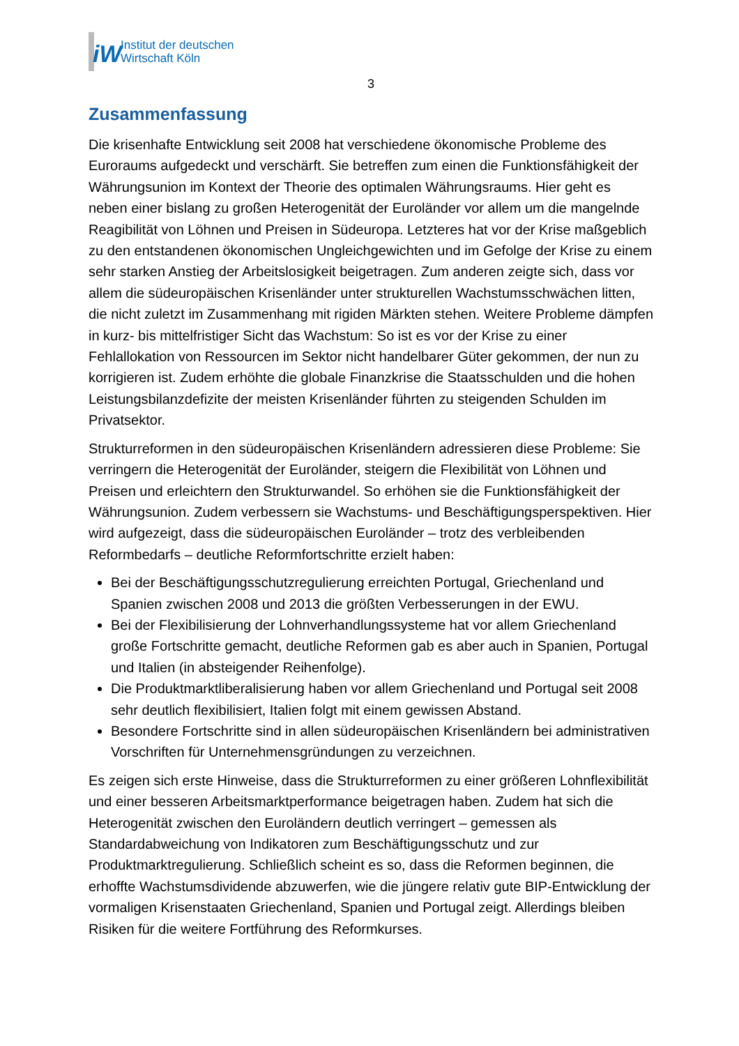iW
Institut der deutschen
Wirtschaft Köln
3
Zusammenfassung
Die krisenhafte Entwicklung seit 2008 hat verschiedene ökonomische Probleme des Euroraums aufgedeckt und verschärft. Sie betreffen zum einen die Funktionsfähigkeit der Währungsunion im Kontext der Theorie des optimalen Währungsraums. Hier geht es neben einer bislang zu großen Heterogenität der Euroländer vor allem um die mangelnde Reagibilität von Löhnen und Preisen in Südeuropa. Letzteres hat vor der Krise maßgeblich zu den entstandenen ökonomischen Ungleichgewichten und im Gefolge der Krise zu einem sehr starken Anstieg der Arbeitslosigkeit beigetragen. Zum anderen zeigte sich, dass vor allem die südeuropäischen Krisenländer unter strukturellen Wachstumsschwächen litten, die nicht zuletzt im Zusammenhang mit rigiden Märkten stehen. Weitere Probleme dämpfen in kurz- bis mittelfristiger Sicht das Wachstum: So ist es vor der Krise zu einer Fehlallokation von Ressourcen im Sektor nicht handelbarer Güter gekommen, der nun zu korrigieren ist. Zudem erhöhte die globale Finanzkrise die Staatsschulden und die hohen Leistungsbilanzdefizite der meisten Krisenländer führten zu steigenden Schulden im Privatsektor.
Strukturreformen in den südeuropäischen Krisenländern adressieren diese Probleme: Sie verringern die Heterogenität der Euroländer, steigern die Flexibilität von Löhnen und Preisen und erleichtern den Strukturwandel. So erhöhen sie die Funktionsfähigkeit der Währungsunion. Zudem verbessern sie Wachstums- und Beschäftigungsperspektiven. Hier wird aufgezeigt, dass die südeuropäischen Euroländer – trotz des verbleibenden Reformbedarfs – deutliche Reformfortschritte erzielt haben:
Bei der Beschäftigungsschutzregulierung erreichten Portugal, Griechenland und Spanien zwischen 2008 und 2013 die größten Verbesserungen in der EWU.
Bei der Flexibilisierung der Lohnverhandlungssysteme hat vor allem Griechenland große Fortschritte gemacht, deutliche Reformen gab es aber auch in Spanien, Portugal und Italien (in absteigender Reihenfolge).
Die Produktmarktliberalisierung haben vor allem Griechenland und Portugal seit 2008 sehr deutlich flexibilisiert, Italien folgt mit einem gewissen Abstand.
Besondere Fortschritte sind in allen südeuropäischen Krisenländern bei administrativen Vorschriften für Unternehmensgründungen zu verzeichnen.
Es zeigen sich erste Hinweise, dass die Strukturreformen zu einer größeren Lohnflexibilität und einer besseren Arbeitsmarktperformance beigetragen haben. Zudem hat sich die Heterogenität zwischen den Euroländern deutlich verringert – gemessen als Standardabweichung von Indikatoren zum Beschäftigungsschutz und zur Produktmarktregulierung. Schließlich scheint es so, dass die Reformen beginnen, die erhoffte Wachstumsdividende abzuwerfen, wie die jüngere relativ gute BIP-Entwicklung der vormaligen Krisenstaaten Griechenland, Spanien und Portugal zeigt. Allerdings bleiben Risiken für die weitere Fortführung des Reformkurses.